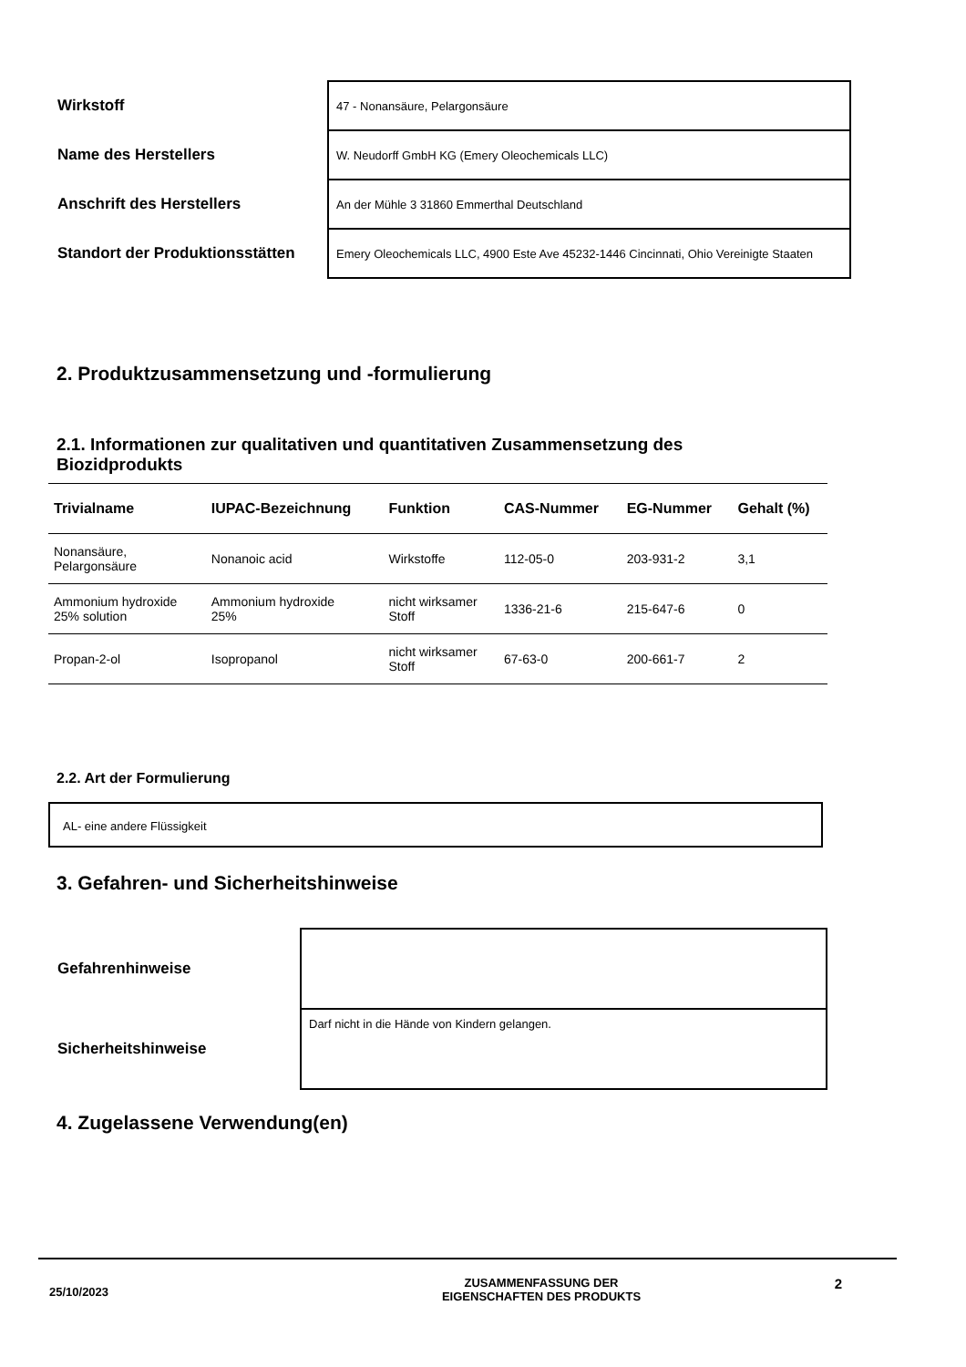| Wirkstoff | 47 - Nonansäure, Pelargonsäure |
| Name des Herstellers | W. Neudorff GmbH KG (Emery Oleochemicals LLC) |
| Anschrift des Herstellers | An der Mühle 3 31860 Emmerthal Deutschland |
| Standort der Produktionsstätten | Emery Oleochemicals LLC, 4900 Este Ave 45232-1446 Cincinnati, Ohio Vereinigte Staaten |
2. Produktzusammensetzung und -formulierung
2.1. Informationen zur qualitativen und quantitativen Zusammensetzung des Biozidprodukts
| Trivialname | IUPAC-Bezeichnung | Funktion | CAS-Nummer | EG-Nummer | Gehalt (%) |
| --- | --- | --- | --- | --- | --- |
| Nonansäure, Pelargonsäure | Nonanoic acid | Wirkstoffe | 112-05-0 | 203-931-2 | 3,1 |
| Ammonium hydroxide 25% solution | Ammonium hydroxide 25% | nicht wirksamer Stoff | 1336-21-6 | 215-647-6 | 0 |
| Propan-2-ol | Isopropanol | nicht wirksamer Stoff | 67-63-0 | 200-661-7 | 2 |
2.2. Art der Formulierung
AL- eine andere Flüssigkeit
3. Gefahren- und Sicherheitshinweise
| Gefahrenhinweise | |
| Sicherheitshinweise | Darf nicht in die Hände von Kindern gelangen. |
4. Zugelassene Verwendung(en)
25/10/2023
ZUSAMMENFASSUNG DER
EIGENSCHAFTEN DES PRODUKTS
2